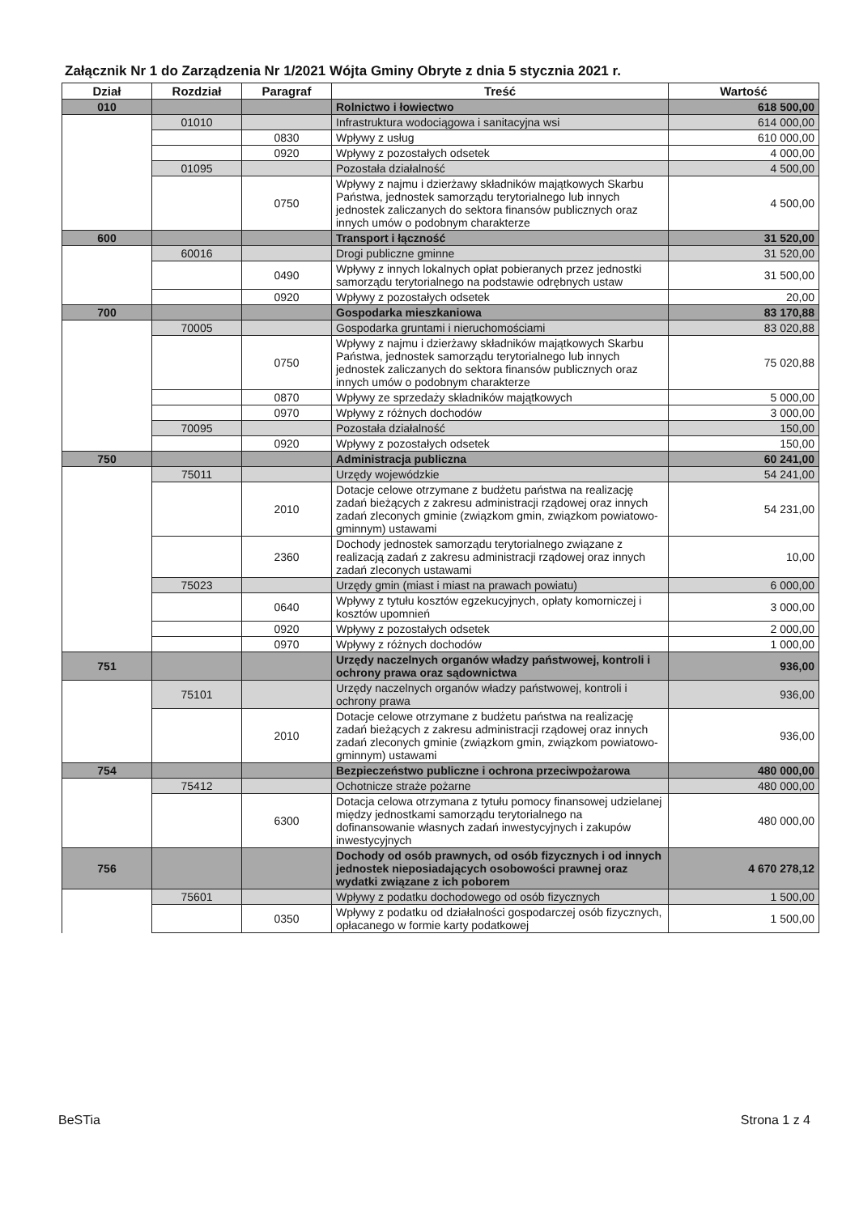Załącznik Nr 1 do Zarządzenia Nr 1/2021 Wójta Gminy Obryte z dnia 5 stycznia 2021 r.
| Dział | Rozdział | Paragraf | Treść | Wartość |
| --- | --- | --- | --- | --- |
| 010 | | | Rolnictwo i łowiectwo | 618 500,00 |
| | 01010 | | Infrastruktura wodociągowa i sanitacyjna wsi | 614 000,00 |
| | | 0830 | Wpływy z usług | 610 000,00 |
| | | 0920 | Wpływy z pozostałych odsetek | 4 000,00 |
| | 01095 | | Pozostała działalność | 4 500,00 |
| | | 0750 | Wpływy z najmu i dzierżawy składników majątkowych Skarbu Państwa, jednostek samorządu terytorialnego lub innych jednostek zaliczanych do sektora finansów publicznych oraz innych umów o podobnym charakterze | 4 500,00 |
| 600 | | | Transport i łączność | 31 520,00 |
| | 60016 | | Drogi publiczne gminne | 31 520,00 |
| | | 0490 | Wpływy z innych lokalnych opłat pobieranych przez jednostki samorządu terytorialnego na podstawie odrębnych ustaw | 31 500,00 |
| | | 0920 | Wpływy z pozostałych odsetek | 20,00 |
| 700 | | | Gospodarka mieszkaniowa | 83 170,88 |
| | 70005 | | Gospodarka gruntami i nieruchomościami | 83 020,88 |
| | | 0750 | Wpływy z najmu i dzierżawy składników majątkowych Skarbu Państwa, jednostek samorządu terytorialnego lub innych jednostek zaliczanych do sektora finansów publicznych oraz innych umów o podobnym charakterze | 75 020,88 |
| | | 0870 | Wpływy ze sprzedaży składników majątkowych | 5 000,00 |
| | | 0970 | Wpływy z różnych dochodów | 3 000,00 |
| | 70095 | | Pozostała działalność | 150,00 |
| | | 0920 | Wpływy z pozostałych odsetek | 150,00 |
| 750 | | | Administracja publiczna | 60 241,00 |
| | 75011 | | Urzędy wojewódzkie | 54 241,00 |
| | | 2010 | Dotacje celowe otrzymane z budżetu państwa na realizację zadań bieżących z zakresu administracji rządowej oraz innych zadań zleconych gminie (związkom gmin, związkom powiatowo-gminnym) ustawami | 54 231,00 |
| | | 2360 | Dochody jednostek samorządu terytorialnego związane z realizacją zadań z zakresu administracji rządowej oraz innych zadań zleconych ustawami | 10,00 |
| | 75023 | | Urzędy gmin (miast i miast na prawach powiatu) | 6 000,00 |
| | | 0640 | Wpływy z tytułu kosztów egzekucyjnych, opłaty komorniczej i kosztów upomnień | 3 000,00 |
| | | 0920 | Wpływy z pozostałych odsetek | 2 000,00 |
| | | 0970 | Wpływy z różnych dochodów | 1 000,00 |
| 751 | | | Urzędy naczelnych organów władzy państwowej, kontroli i ochrony prawa oraz sądownictwa | 936,00 |
| | 75101 | | Urzędy naczelnych organów władzy państwowej, kontroli i ochrony prawa | 936,00 |
| | | 2010 | Dotacje celowe otrzymane z budżetu państwa na realizację zadań bieżących z zakresu administracji rządowej oraz innych zadań zleconych gminie (związkom gmin, związkom powiatowo-gminnym) ustawami | 936,00 |
| 754 | | | Bezpieczeństwo publiczne i ochrona przeciwpożarowa | 480 000,00 |
| | 75412 | | Ochotnicze straże pożarne | 480 000,00 |
| | | 6300 | Dotacja celowa otrzymana z tytułu pomocy finansowej udzielanej między jednostkami samorządu terytorialnego na dofinansowanie własnych zadań inwestycyjnych i zakupów inwestycyjnych | 480 000,00 |
| 756 | | | Dochody od osób prawnych, od osób fizycznych i od innych jednostek nieposiadających osobowości prawnej oraz wydatki związane z ich poborem | 4 670 278,12 |
| | 75601 | | Wpływy z podatku dochodowego od osób fizycznych | 1 500,00 |
| | | 0350 | Wpływy z podatku od działalności gospodarczej osób fizycznych, opłacanego w formie karty podatkowej | 1 500,00 |
BeSTia Strona 1 z 4